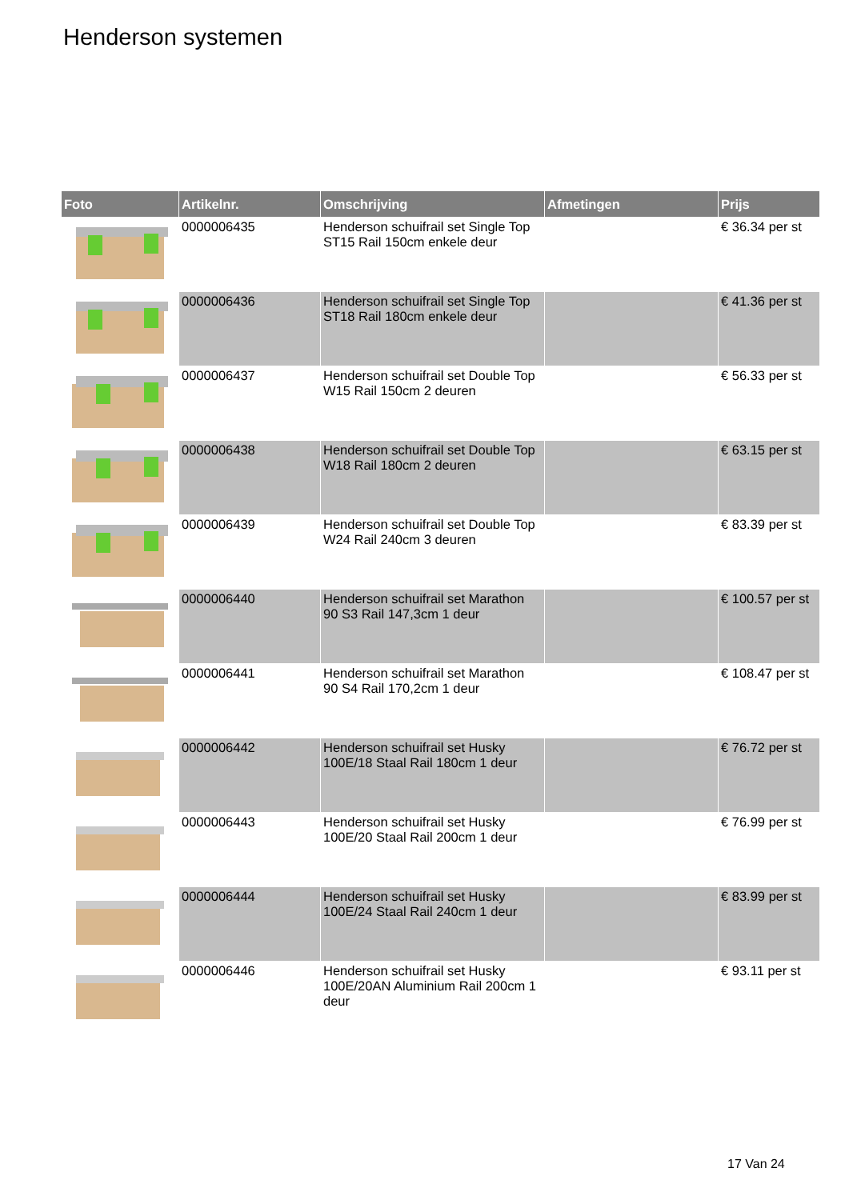Henderson systemen
| Foto | Artikelnr. | Omschrijving | Afmetingen | Prijs |
| --- | --- | --- | --- | --- |
| | 0000006435 | Henderson schuifrail set Single Top ST15 Rail 150cm enkele deur | | € 36.34 per st |
| | 0000006436 | Henderson schuifrail set Single Top ST18 Rail 180cm enkele deur | | € 41.36 per st |
| | 0000006437 | Henderson schuifrail set Double Top W15 Rail 150cm 2 deuren | | € 56.33 per st |
| | 0000006438 | Henderson schuifrail set Double Top W18 Rail 180cm 2 deuren | | € 63.15 per st |
| | 0000006439 | Henderson schuifrail set Double Top W24 Rail 240cm 3 deuren | | € 83.39 per st |
| | 0000006440 | Henderson schuifrail set Marathon 90 S3 Rail 147,3cm 1 deur | | € 100.57 per st |
| | 0000006441 | Henderson schuifrail set Marathon 90 S4 Rail 170,2cm 1 deur | | € 108.47 per st |
| | 0000006442 | Henderson schuifrail set Husky 100E/18 Staal Rail 180cm 1 deur | | € 76.72 per st |
| | 0000006443 | Henderson schuifrail set Husky 100E/20 Staal Rail 200cm 1 deur | | € 76.99 per st |
| | 0000006444 | Henderson schuifrail set Husky 100E/24 Staal Rail 240cm 1 deur | | € 83.99 per st |
| | 0000006446 | Henderson schuifrail set Husky 100E/20AN Aluminium Rail 200cm 1 deur | | € 93.11 per st |
17 Van 24